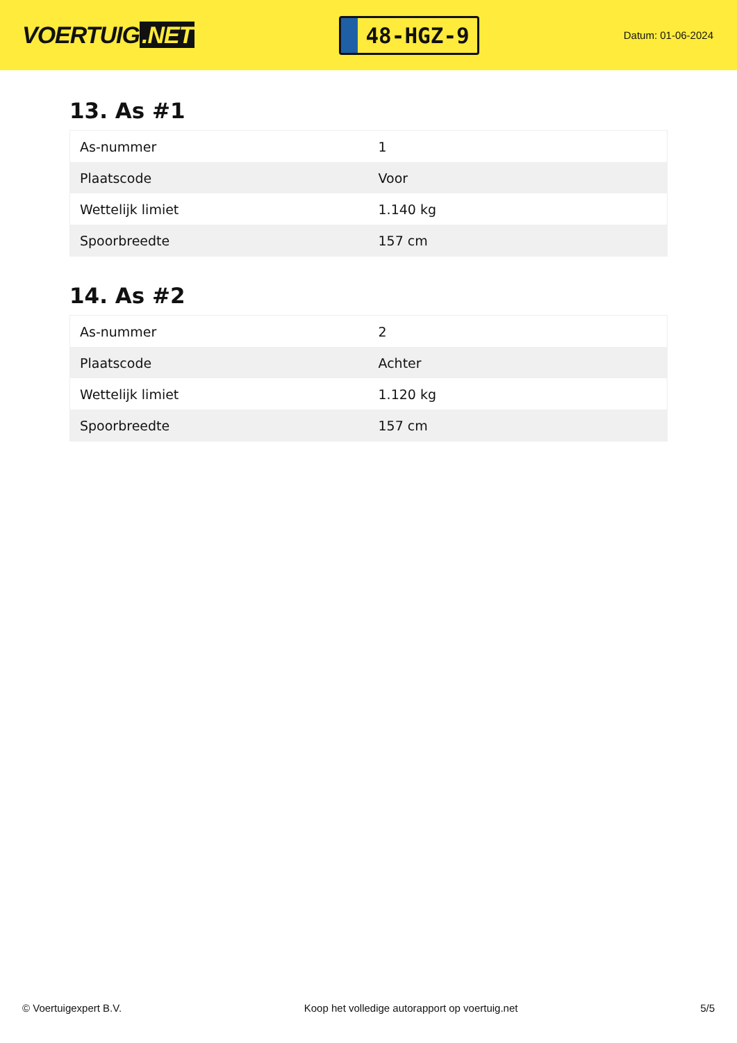VOERTUIG.NET
48-HGZ-9
Datum: 01-06-2024
13. As #1
| As-nummer | 1 |
| Plaatscode | Voor |
| Wettelijk limiet | 1.140 kg |
| Spoorbreedte | 157 cm |
14. As #2
| As-nummer | 2 |
| Plaatscode | Achter |
| Wettelijk limiet | 1.120 kg |
| Spoorbreedte | 157 cm |
© Voertuigexpert B.V. Koop het volledige autorapport op voertuig.net 5/5